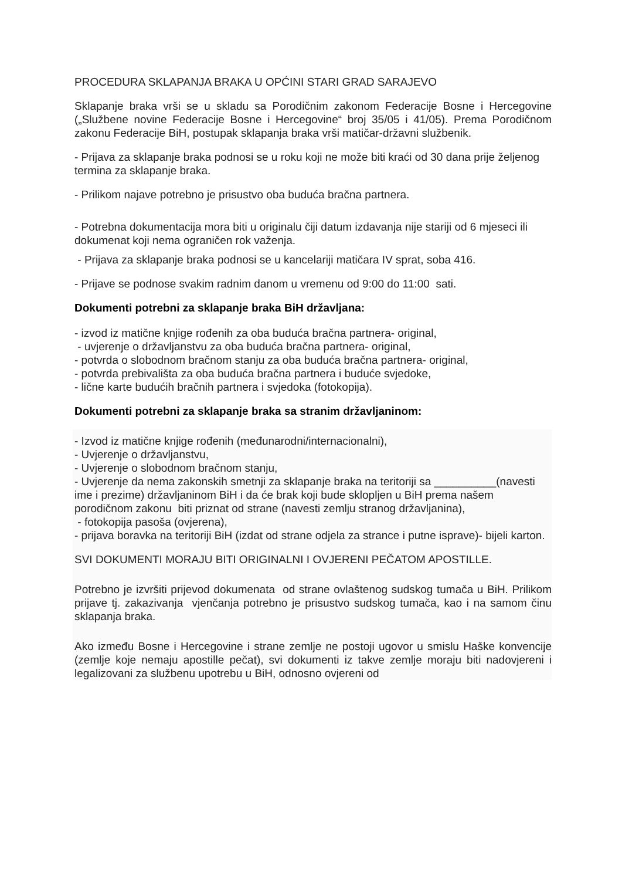PROCEDURA SKLAPANJA BRAKA U OPĆINI STARI GRAD SARAJEVO
Sklapanje braka vrši se u skladu sa Porodičnim zakonom Federacije Bosne i Hercegovine („Službene novine Federacije Bosne i Hercegovine“ broj 35/05 i 41/05). Prema Porodičnom zakonu Federacije BiH, postupak sklapanja braka vrši matičar-državni službenik.
- Prijava za sklapanje braka podnosi se u roku koji ne može biti kraći od 30 dana prije željenog termina za sklapanje braka.
- Prilikom najave potrebno je prisustvo oba buduća bračna partnera.
- Potrebna dokumentacija mora biti u originalu čiji datum izdavanja nije stariji od 6 mjeseci ili dokumenat koji nema ograničen rok važenja.
- Prijava za sklapanje braka podnosi se u kancelariji matičara IV sprat, soba 416.
- Prijave se podnose svakim radnim danom u vremenu od 9:00 do 11:00 sati.
Dokumenti potrebni za sklapanje braka BiH državljana:
- izvod iz matične knjige rođenih za oba buduća bračna partnera- original,
- uvjerenje o državljanstvu za oba buduća bračna partnera- original,
- potvrda o slobodnom bračnom stanju za oba buduća bračna partnera- original,
- potvrda prebivališta za oba buduća bračna partnera i buduće svjedoke,
- lične karte budućih bračnih partnera i svjedoka (fotokopija).
Dokumenti potrebni za sklapanje braka sa stranim državljaninom:
- Izvod iz matične knjige rođenih (međunarodni/internacionalni),
- Uvjerenje o državljanstvu,
- Uvjerenje o slobodnom bračnom stanju,
- Uvjerenje da nema zakonskih smetnji za sklapanje braka na teritoriji sa __________(navesti ime i prezime) državljaninom BiH i da će brak koji bude sklopljen u BiH prema našem porodičnom zakonu biti priznat od strane (navesti zemlju stranog državljanina),
- fotokopija pasoša (ovjerena),
- prijava boravka na teritoriji BiH (izdat od strane odjela za strance i putne isprave)- bijeli karton.
SVI DOKUMENTI MORAJU BITI ORIGINALNI I OVJERENI PEČATOM APOSTILLE.
Potrebno je izvršiti prijevod dokumenata od strane ovlaštenog sudskog tumača u BiH. Prilikom prijave tj. zakazivanja vjenčanja potrebno je prisustvo sudskog tumača, kao i na samom činu sklapanja braka.
Ako između Bosne i Hercegovine i strane zemlje ne postoji ugovor u smislu Haške konvencije (zemlje koje nemaju apostille pečat), svi dokumenti iz takve zemlje moraju biti nadovjereni i legalizovani za službenu upotrebu u BiH, odnosno ovjereni od